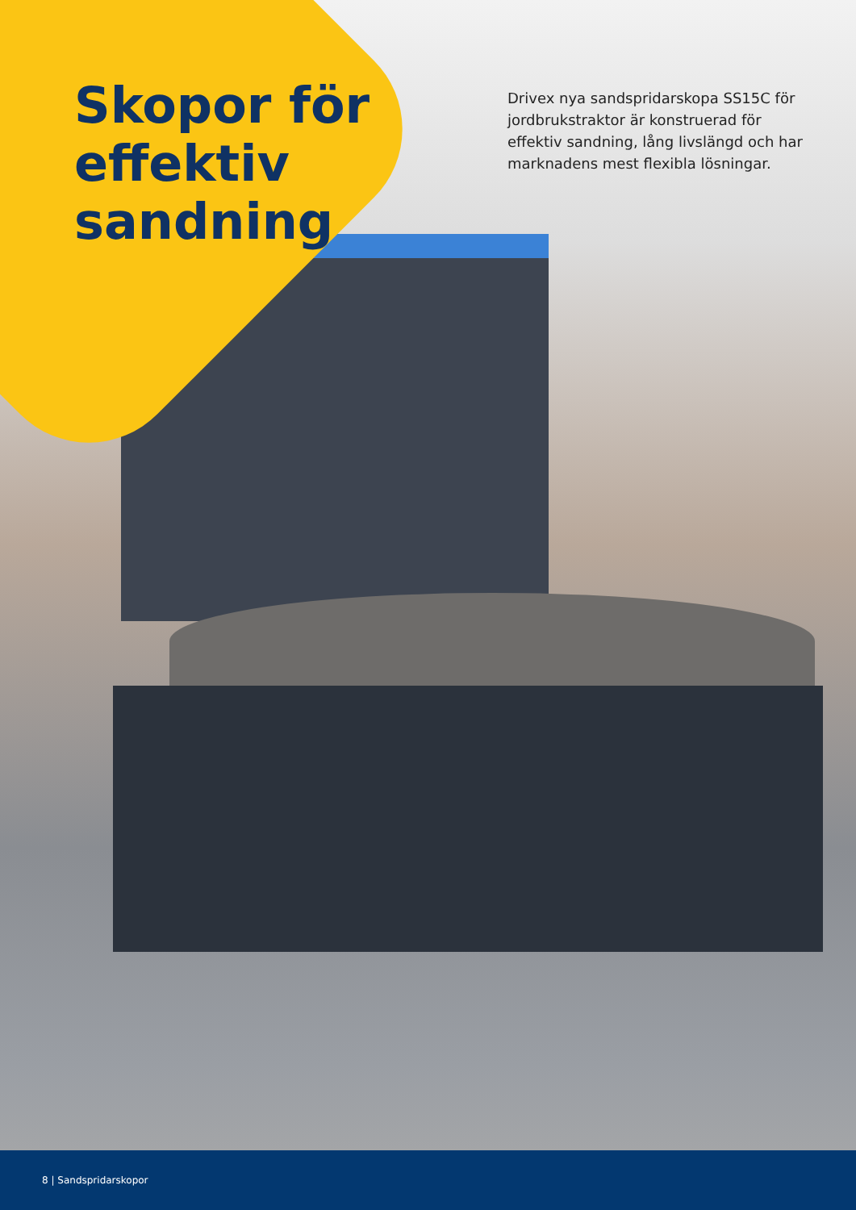Skopor för
effektiv
sandning
Drivex nya sandspridarskopa SS15C för jordbrukstraktor är konstruerad för effektiv sandning, lång livslängd och har marknadens mest flexibla lösningar.
8 | Sandspridarskopor